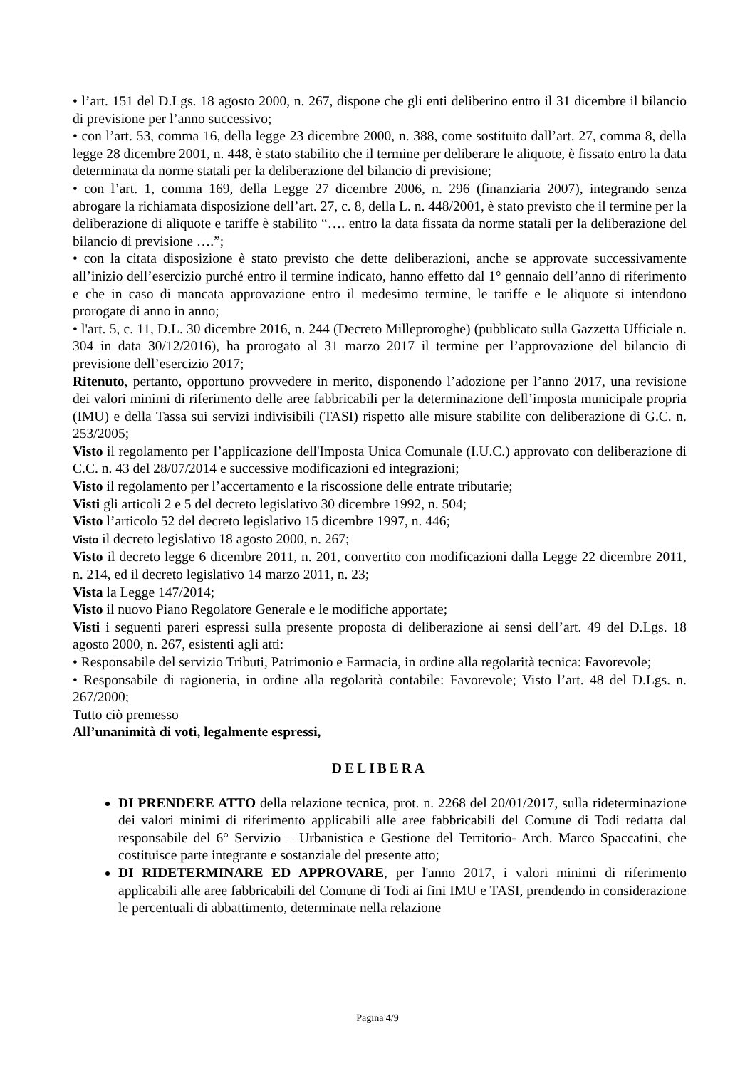• l’art. 151 del D.Lgs. 18 agosto 2000, n. 267, dispone che gli enti deliberino entro il 31 dicembre il bilancio di previsione per l’anno successivo;
• con l’art. 53, comma 16, della legge 23 dicembre 2000, n. 388, come sostituito dall’art. 27, comma 8, della legge 28 dicembre 2001, n. 448, è stato stabilito che il termine per deliberare le aliquote, è fissato entro la data determinata da norme statali per la deliberazione del bilancio di previsione;
• con l’art. 1, comma 169, della Legge 27 dicembre 2006, n. 296 (finanziaria 2007), integrando senza abrogare la richiamata disposizione dell’art. 27, c. 8, della L. n. 448/2001, è stato previsto che il termine per la deliberazione di aliquote e tariffe è stabilito “…. entro la data fissata da norme statali per la deliberazione del bilancio di previsione ….”;
• con la citata disposizione è stato previsto che dette deliberazioni, anche se approvate successivamente all’inizio dell’esercizio purché entro il termine indicato, hanno effetto dal 1° gennaio dell’anno di riferimento e che in caso di mancata approvazione entro il medesimo termine, le tariffe e le aliquote si intendono prorogate di anno in anno;
• l'art. 5, c. 11, D.L. 30 dicembre 2016, n. 244 (Decreto Milleproroghe) (pubblicato sulla Gazzetta Ufficiale n. 304 in data 30/12/2016), ha prorogato al 31 marzo 2017 il termine per l’approvazione del bilancio di previsione dell’esercizio 2017;
Ritenuto, pertanto, opportuno provvedere in merito, disponendo l’adozione per l’anno 2017, una revisione dei valori minimi di riferimento delle aree fabbricabili per la determinazione dell’imposta municipale propria (IMU) e della Tassa sui servizi indivisibili (TASI) rispetto alle misure stabilite con deliberazione di G.C. n. 253/2005;
Visto il regolamento per l’applicazione dell'Imposta Unica Comunale (I.U.C.) approvato con deliberazione di C.C. n. 43 del 28/07/2014 e successive modificazioni ed integrazioni;
Visto il regolamento per l’accertamento e la riscossione delle entrate tributarie;
Visti gli articoli 2 e 5 del decreto legislativo 30 dicembre 1992, n. 504;
Visto l’articolo 52 del decreto legislativo 15 dicembre 1997, n. 446;
Visto il decreto legislativo 18 agosto 2000, n. 267;
Visto il decreto legge 6 dicembre 2011, n. 201, convertito con modificazioni dalla Legge 22 dicembre 2011, n. 214, ed il decreto legislativo 14 marzo 2011, n. 23;
Vista la Legge 147/2014;
Visto il nuovo Piano Regolatore Generale e le modifiche apportate;
Visti i seguenti pareri espressi sulla presente proposta di deliberazione ai sensi dell’art. 49 del D.Lgs. 18 agosto 2000, n. 267, esistenti agli atti:
• Responsabile del servizio Tributi, Patrimonio e Farmacia, in ordine alla regolarità tecnica: Favorevole;
• Responsabile di ragioneria, in ordine alla regolarità contabile: Favorevole; Visto l’art. 48 del D.Lgs. n. 267/2000;
Tutto ciò premesso
All’unanimità di voti, legalmente espressi,
DELIBERA
DI PRENDERE ATTO della relazione tecnica, prot. n. 2268 del 20/01/2017, sulla rideterminazione dei valori minimi di riferimento applicabili alle aree fabbricabili del Comune di Todi redatta dal responsabile del 6° Servizio – Urbanistica e Gestione del Territorio- Arch. Marco Spaccatini, che costituisce parte integrante e sostanziale del presente atto;
DI RIDETERMINARE ED APPROVARE, per l'anno 2017, i valori minimi di riferimento applicabili alle aree fabbricabili del Comune di Todi ai fini IMU e TASI, prendendo in considerazione le percentuali di abbattimento, determinate nella relazione
Pagina 4/9